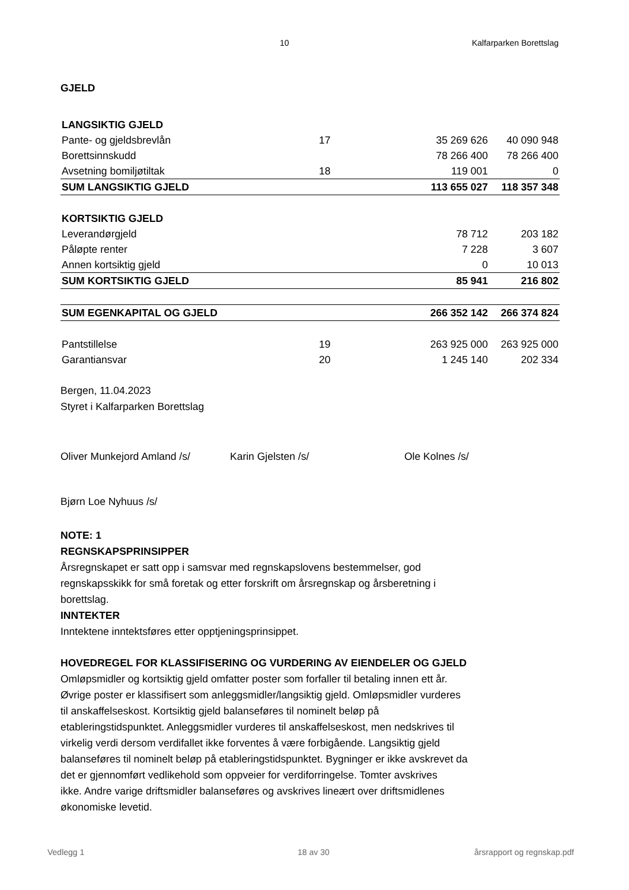10 Kalfarparken Borettslag
GJELD
| LANGSIKTIG GJELD | | | |
| Pante- og gjeldsbrevlån | 17 | 35 269 626 | 40 090 948 |
| Borettsinnskudd | | 78 266 400 | 78 266 400 |
| Avsetning bomiljøtiltak | 18 | 119 001 | 0 |
| SUM LANGSIKTIG GJELD | | 113 655 027 | 118 357 348 |
| KORTSIKTIG GJELD | | | |
| Leverandørgjeld | | 78 712 | 203 182 |
| Påløpte renter | | 7 228 | 3 607 |
| Annen kortsiktig gjeld | | 0 | 10 013 |
| SUM KORTSIKTIG GJELD | | 85 941 | 216 802 |
| SUM EGENKAPITAL OG GJELD | | 266 352 142 | 266 374 824 |
| Pantstillelse | 19 | 263 925 000 | 263 925 000 |
| Garantiansvar | 20 | 1 245 140 | 202 334 |
Bergen, 11.04.2023
Styret i Kalfarparken Borettslag
Oliver Munkejord Amland /s/ Karin Gjelsten /s/ Ole Kolnes /s/
Bjørn Loe Nyhuus /s/
NOTE: 1
REGNSKAPSPRINSIPPER
Årsregnskapet er satt opp i samsvar med regnskapslovens bestemmelser, god
regnskapsskikk for små foretak og etter forskrift om årsregnskap og årsberetning i
borettslag.
INNTEKTER
Inntektene inntektsføres etter opptjeningsprinsippet.
HOVEDREGEL FOR KLASSIFISERING OG VURDERING AV EIENDELER OG GJELD
Omløpsmidler og kortsiktig gjeld omfatter poster som forfaller til betaling innen ett år.
Øvrige poster er klassifisert som anleggsmidler/langsiktig gjeld. Omløpsmidler vurderes
til anskaffelseskost. Kortsiktig gjeld balanseføres til nominelt beløp på
etableringstidspunktet. Anleggsmidler vurderes til anskaffelseskost, men nedskrives til
virkelig verdi dersom verdifallet ikke forventes å være forbigående. Langsiktig gjeld
balanseføres til nominelt beløp på etableringstidspunktet. Bygninger er ikke avskrevet da
det er gjennomført vedlikehold som oppveier for verdiforringelse. Tomter avskrives
ikke. Andre varige driftsmidler balanseføres og avskrives lineært over driftsmidlenes
økonomiske levetid.
Vedlegg 1 18 av 30 årsrapport og regnskap.pdf